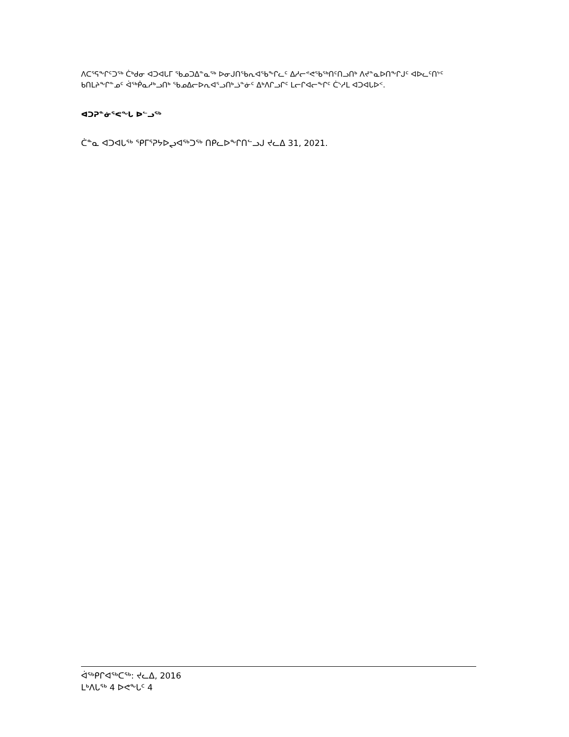ᐱᑕᕐᕋᖕᒋᑦᑐᖅ ᑖᒃᑯᓂ ᐊᑐᐊᒐᒥ ᖃᓄᑐᐃᓐᓇᖅ ᐅᓂᒍᑎᖃᕆᐊᖃᖕᒋᓚᑦ ᐃᓱᓕᕝᕙᖃᖅᑎᑦᑎᓗᑎᒃ ᐱᔪᓐᓇᐅᑎᖕᒋᒍᑦ ᐊᐅᓚᑦᑎᔾᑦ ᑲᑎᒪᔨᖕᒋᓐᓄᑦ ᐋᖅᑮᓇᓱᒃᓗᑎᒃ ᖃᓄᐃᓕᐅᕆᐊᕐᓗᑎᒃᓘᓐᓃᑦ ᐃᒃᐱᒋᓗᒋᑦ ᒪᓕᒋᐊᓕᖕᒋᑦ ᑖᔅᓱᒪ ᐊᑐᐊᒐᐅᑉ.
ᐊᑐᕈᓐᓃᕐᕙᖕᒐ ᐅᓪᓗᖅ
ᑖᓐᓇ ᐊᑐᐊᒐᖅ ᕿᒥᕐᕈᔭᐅᖢᐊᖅᑐᖅ ᑎᑭᓚᐅᖕᒋᑎᓪᓗᒍ ᔪᓚᐃ 31, 2021.
ᐋᖅᑭᒋᐊᖅᑕᖅ: ᔪᓚᐃ, 2016
ᒪᒃᐱᒐᖅ 4 ᐅᕙᖕᒐᑦ 4